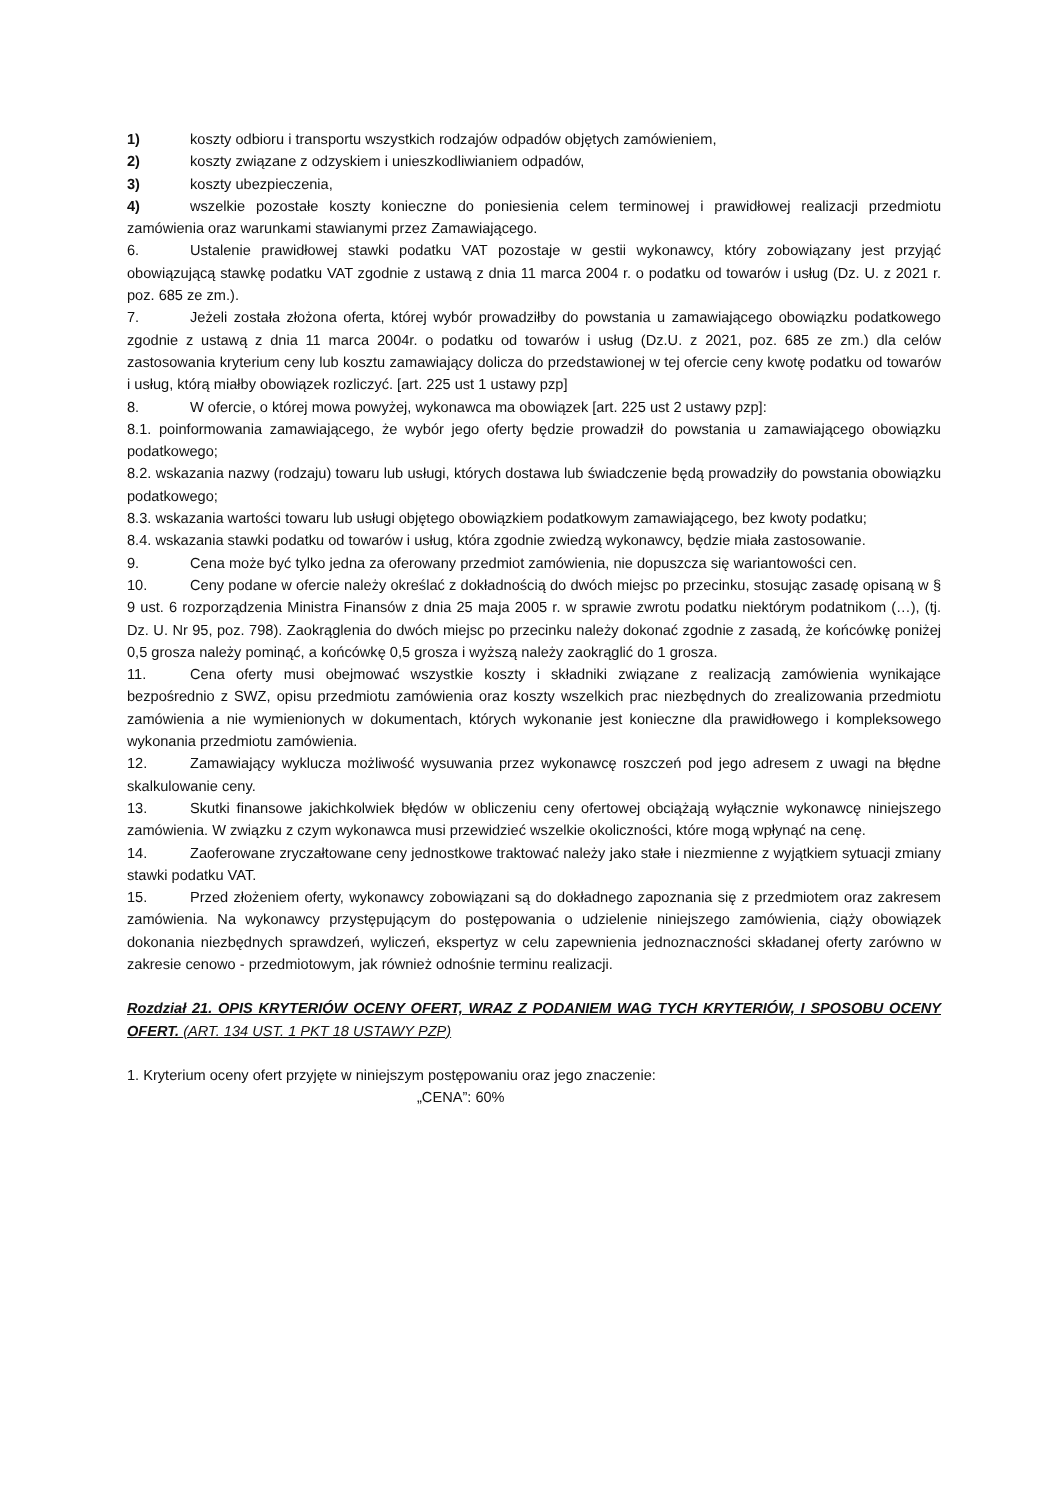1) koszty odbioru i transportu wszystkich rodzajów odpadów objętych zamówieniem,
2) koszty związane z odzyskiem i unieszkodliwianiem odpadów,
3) koszty ubezpieczenia,
4) wszelkie pozostałe koszty konieczne do poniesienia celem terminowej i prawidłowej realizacji przedmiotu zamówienia oraz warunkami stawianymi przez Zamawiającego.
6. Ustalenie prawidłowej stawki podatku VAT pozostaje w gestii wykonawcy, który zobowiązany jest przyjąć obowiązującą stawkę podatku VAT zgodnie z ustawą z dnia 11 marca 2004 r. o podatku od towarów i usług (Dz. U. z 2021 r. poz. 685 ze zm.).
7. Jeżeli została złożona oferta, której wybór prowadziłby do powstania u zamawiającego obowiązku podatkowego zgodnie z ustawą z dnia 11 marca 2004r. o podatku od towarów i usług (Dz.U. z 2021, poz. 685 ze zm.) dla celów zastosowania kryterium ceny lub kosztu zamawiający dolicza do przedstawionej w tej ofercie ceny kwotę podatku od towarów i usług, którą miałby obowiązek rozliczyć. [art. 225 ust 1 ustawy pzp]
8. W ofercie, o której mowa powyżej, wykonawca ma obowiązek [art. 225 ust 2 ustawy pzp]:
8.1. poinformowania zamawiającego, że wybór jego oferty będzie prowadził do powstania u zamawiającego obowiązku podatkowego;
8.2. wskazania nazwy (rodzaju) towaru lub usługi, których dostawa lub świadczenie będą prowadziły do powstania obowiązku podatkowego;
8.3. wskazania wartości towaru lub usługi objętego obowiązkiem podatkowym zamawiającego, bez kwoty podatku;
8.4. wskazania stawki podatku od towarów i usług, która zgodnie zwiedzą wykonawcy, będzie miała zastosowanie.
9. Cena może być tylko jedna za oferowany przedmiot zamówienia, nie dopuszcza się wariantowości cen.
10. Ceny podane w ofercie należy określać z dokładnością do dwóch miejsc po przecinku, stosując zasadę opisaną w § 9 ust. 6 rozporządzenia Ministra Finansów z dnia 25 maja 2005 r. w sprawie zwrotu podatku niektórym podatnikom (…), (tj. Dz. U. Nr 95, poz. 798). Zaokrąglenia do dwóch miejsc po przecinku należy dokonać zgodnie z zasadą, że końcówkę poniżej 0,5 grosza należy pominąć, a końcówkę 0,5 grosza i wyższą należy zaokrąglić do 1 grosza.
11. Cena oferty musi obejmować wszystkie koszty i składniki związane z realizacją zamówienia wynikające bezpośrednio z SWZ, opisu przedmiotu zamówienia oraz koszty wszelkich prac niezbędnych do zrealizowania przedmiotu zamówienia a nie wymienionych w dokumentach, których wykonanie jest konieczne dla prawidłowego i kompleksowego wykonania przedmiotu zamówienia.
12. Zamawiający wyklucza możliwość wysuwania przez wykonawcę roszczeń pod jego adresem z uwagi na błędne skalkulowanie ceny.
13. Skutki finansowe jakichkolwiek błędów w obliczeniu ceny ofertowej obciążają wyłącznie wykonawcę niniejszego zamówienia. W związku z czym wykonawca musi przewidzieć wszelkie okoliczności, które mogą wpłynąć na cenę.
14. Zaoferowane zryczałtowane ceny jednostkowe traktować należy jako stałe i niezmienne z wyjątkiem sytuacji zmiany stawki podatku VAT.
15. Przed złożeniem oferty, wykonawcy zobowiązani są do dokładnego zapoznania się z przedmiotem oraz zakresem zamówienia. Na wykonawcy przystępującym do postępowania o udzielenie niniejszego zamówienia, ciąży obowiązek dokonania niezbędnych sprawdzeń, wyliczeń, ekspertyz w celu zapewnienia jednoznaczności składanej oferty zarówno w zakresie cenowo - przedmiotowym, jak również odnośnie terminu realizacji.
Rozdział 21. OPIS KRYTERIÓW OCENY OFERT, WRAZ Z PODANIEM WAG TYCH KRYTERIÓW, I SPOSOBU OCENY OFERT. (ART. 134 UST. 1 PKT 18 USTAWY PZP)
1. Kryterium oceny ofert przyjęte w niniejszym postępowaniu oraz jego znaczenie:
„CENA”: 60%